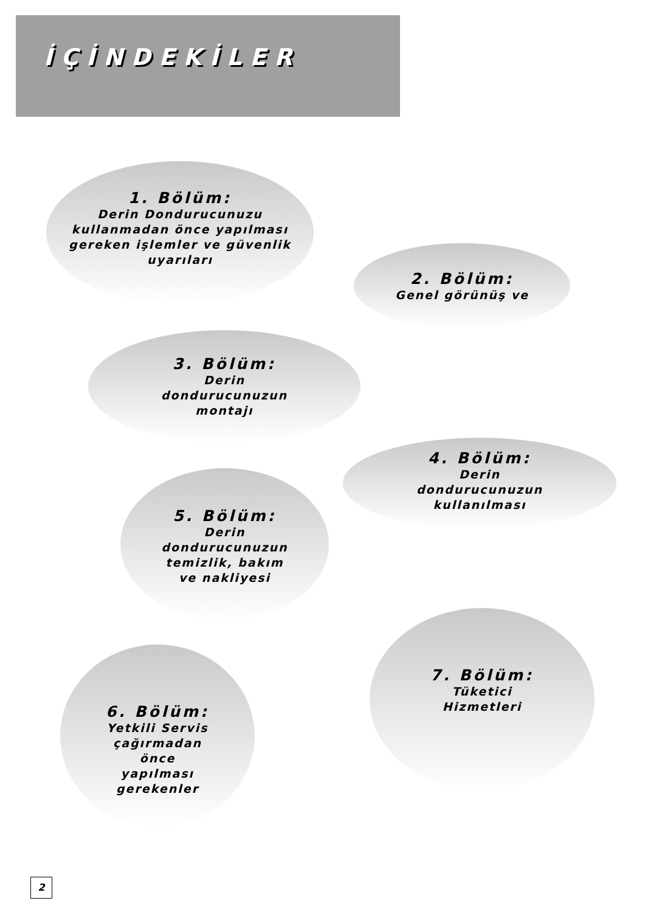İÇİNDEKİLER
1. Bölüm:
Derin Dondurucunuzu
kullanmadan önce yapılması
gereken işlemler ve güvenlik
uyarıları
2. Bölüm:
Genel görünüş ve
3. Bölüm:
Derin
dondurucunuzun
montajı
4. Bölüm:
Derin
dondurucunuzun
kullanılması
5. Bölüm:
Derin
dondurucunuzun
temizlik, bakım
ve nakliyesi
7. Bölüm:
Tüketici
Hizmetleri
6. Bölüm:
Yetkili Servis
çağırmadan
önce
yapılması
gerekenler
2